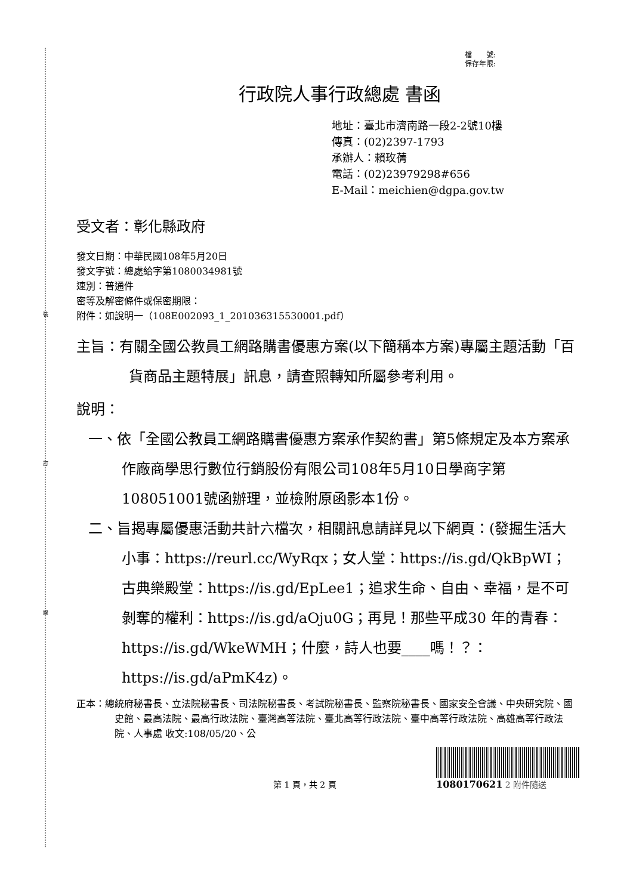裝
訂
線
檔　　號:
保存年限:
行政院人事行政總處 書函
地址：臺北市濟南路一段2-2號10樓
傳真：(02)2397-1793
承辦人：賴玫蒨
電話：(02)23979298#656
E-Mail：meichien@dgpa.gov.tw
受文者：彰化縣政府
發文日期：中華民國108年5月20日
發文字號：總處給字第1080034981號
速別：普通件
密等及解密條件或保密期限：
附件：如說明一（108E002093_1_201036315530001.pdf）
主旨：有關全國公教員工網路購書優惠方案(以下簡稱本方案)專屬主題活動「百貨商品主題特展」訊息，請查照轉知所屬參考利用。
說明：
一、依「全國公教員工網路購書優惠方案承作契約書」第5條規定及本方案承作廠商學思行數位行銷股份有限公司108年5月10日學商字第108051001號函辦理，並檢附原函影本1份。
二、旨揭專屬優惠活動共計六檔次，相關訊息請詳見以下網頁：(發掘生活大小事：https://reurl.cc/WyRqx；女人堂：https://is.gd/QkBpWI；古典樂殿堂：https://is.gd/EpLee1；追求生命、自由、幸福，是不可剝奪的權利：https://is.gd/aOju0G；再見！那些平成30 年的青春：https://is.gd/WkeWMH；什麼，詩人也要____嗎！？：https://is.gd/aPmK4z)。
正本：總統府秘書長、立法院秘書長、司法院秘書長、考試院秘書長、監察院秘書長、國家安全會議、中央研究院、國史館、最高法院、最高行政法院、臺灣高等法院、臺北高等行政法院、臺中高等行政法院、高雄高等行政法院、人事處 收文:108/05/20、公
第 1 頁，共 2 頁
1080170621 2 附件隨送